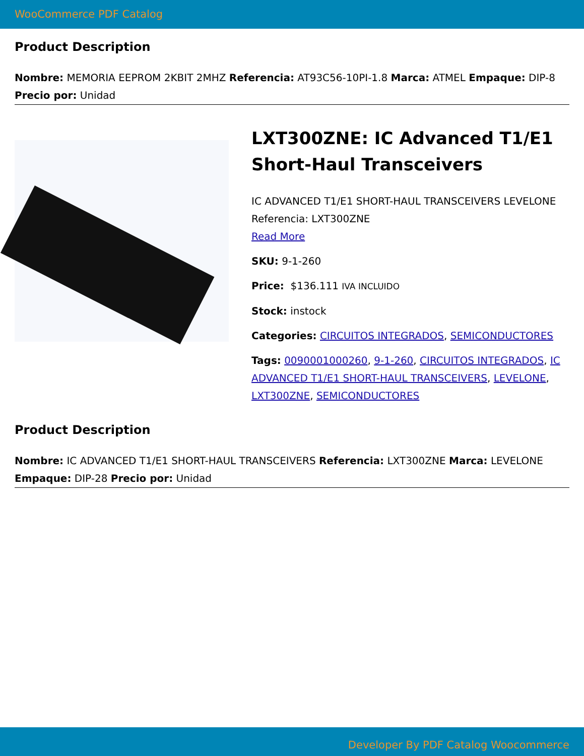WooCommerce PDF Catalog
Product Description
Nombre: MEMORIA EEPROM 2KBIT 2MHZ Referencia: AT93C56-10PI-1.8 Marca: ATMEL Empaque: DIP-8 Precio por: Unidad
LXT300ZNE: IC Advanced T1/E1 Short-Haul Transceivers
IC ADVANCED T1/E1 SHORT-HAUL TRANSCEIVERS LEVELONE Referencia: LXT300ZNE
Read More
SKU: 9-1-260
Price: $136.111 IVA INCLUIDO
Stock: instock
Categories: CIRCUITOS INTEGRADOS, SEMICONDUCTORES
Tags: 0090001000260, 9-1-260, CIRCUITOS INTEGRADOS, IC ADVANCED T1/E1 SHORT-HAUL TRANSCEIVERS, LEVELONE, LXT300ZNE, SEMICONDUCTORES
Product Description
Nombre: IC ADVANCED T1/E1 SHORT-HAUL TRANSCEIVERS Referencia: LXT300ZNE Marca: LEVELONE Empaque: DIP-28 Precio por: Unidad
Developer By PDF Catalog Woocommerce